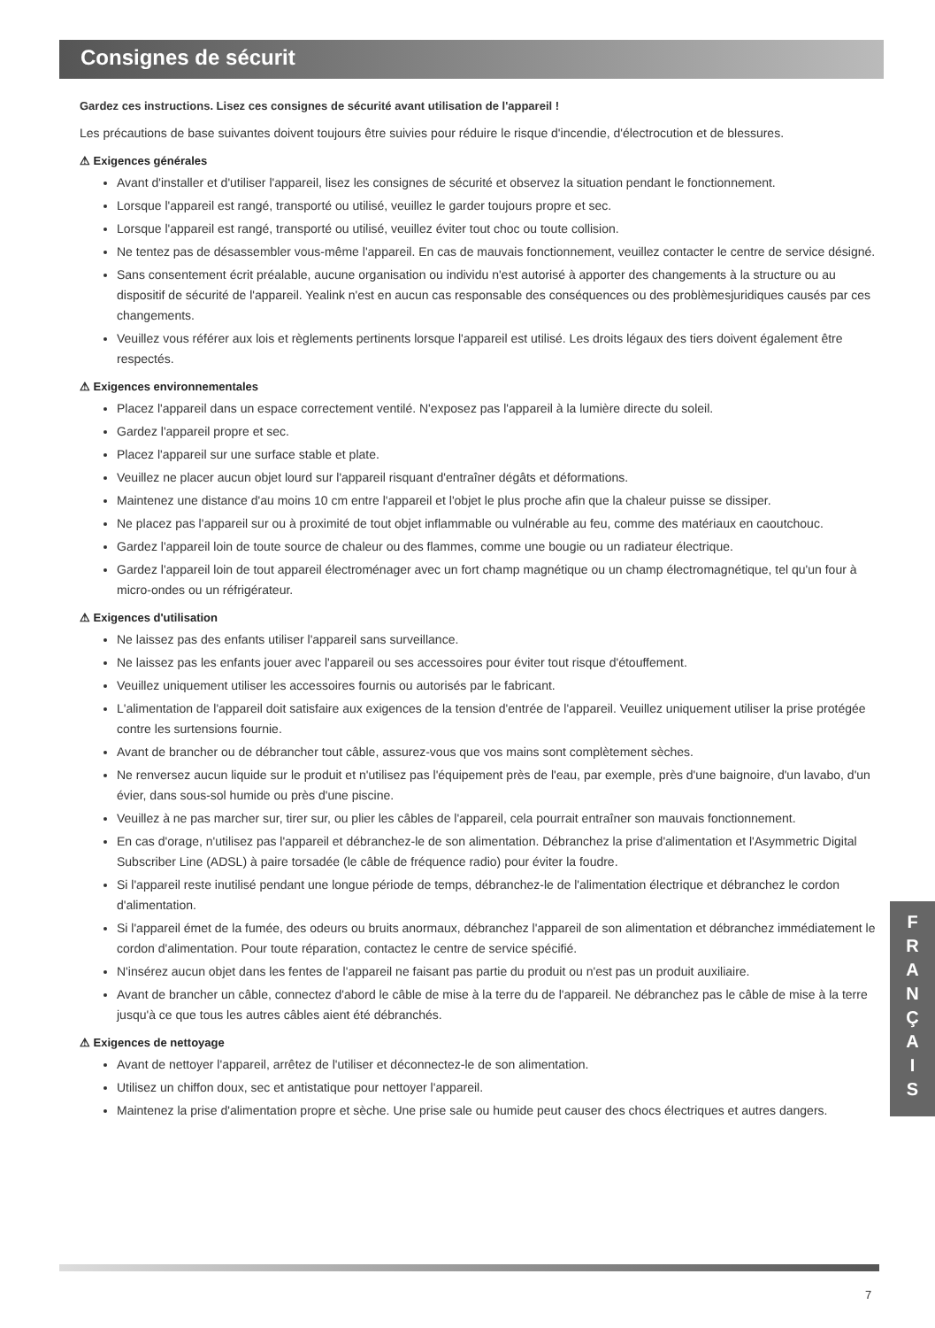Consignes de sécurit
Gardez ces instructions. Lisez ces consignes de sécurité avant utilisation de l'appareil !
Les précautions de base suivantes doivent toujours être suivies pour réduire le risque d'incendie, d'électrocution et de blessures.
⚠ Exigences générales
Avant d'installer et d'utiliser l'appareil, lisez les consignes de sécurité et observez la situation pendant le fonctionnement.
Lorsque l'appareil est rangé, transporté ou utilisé, veuillez le garder toujours propre et sec.
Lorsque l'appareil est rangé, transporté ou utilisé, veuillez éviter tout choc ou toute collision.
Ne tentez pas de désassembler vous-même l'appareil. En cas de mauvais fonctionnement, veuillez contacter le centre de service désigné.
Sans consentement écrit préalable, aucune organisation ou individu n'est autorisé à apporter des changements à la structure ou au dispositif de sécurité de l'appareil. Yealink n'est en aucun cas responsable des conséquences ou des problèmesjuridiques causés par ces changements.
Veuillez vous référer aux lois et règlements pertinents lorsque l'appareil est utilisé. Les droits légaux des tiers doivent également être respectés.
⚠ Exigences environnementales
Placez l'appareil dans un espace correctement ventilé. N'exposez pas l'appareil à la lumière directe du soleil.
Gardez l'appareil propre et sec.
Placez l'appareil sur une surface stable et plate.
Veuillez ne placer aucun objet lourd sur l'appareil risquant d'entraîner dégâts et déformations.
Maintenez une distance d'au moins 10 cm entre l'appareil et l'objet le plus proche afin que la chaleur puisse se dissiper.
Ne placez pas l'appareil sur ou à proximité de tout objet inflammable ou vulnérable au feu, comme des matériaux en caoutchouc.
Gardez l'appareil loin de toute source de chaleur ou des flammes, comme une bougie ou un radiateur électrique.
Gardez l'appareil loin de tout appareil électroménager avec un fort champ magnétique ou un champ électromagnétique, tel qu'un four à micro-ondes ou un réfrigérateur.
⚠ Exigences d'utilisation
Ne laissez pas des enfants utiliser l'appareil sans surveillance.
Ne laissez pas les enfants jouer avec l'appareil ou ses accessoires pour éviter tout risque d'étouffement.
Veuillez uniquement utiliser les accessoires fournis ou autorisés par le fabricant.
L'alimentation de l'appareil doit satisfaire aux exigences de la tension d'entrée de l'appareil. Veuillez uniquement utiliser la prise protégée contre les surtensions fournie.
Avant de brancher ou de débrancher tout câble, assurez-vous que vos mains sont complètement sèches.
Ne renversez aucun liquide sur le produit et n'utilisez pas l'équipement près de l'eau, par exemple, près d'une baignoire, d'un lavabo, d'un évier, dans sous-sol humide ou près d'une piscine.
Veuillez à ne pas marcher sur, tirer sur, ou plier les câbles de l'appareil, cela pourrait entraîner son mauvais fonctionnement.
En cas d'orage, n'utilisez pas l'appareil et débranchez-le de son alimentation. Débranchez la prise d'alimentation et l'Asymmetric Digital Subscriber Line (ADSL) à paire torsadée (le câble de fréquence radio) pour éviter la foudre.
Si l'appareil reste inutilisé pendant une longue période de temps, débranchez-le de l'alimentation électrique et débranchez le cordon d'alimentation.
Si l'appareil émet de la fumée, des odeurs ou bruits anormaux, débranchez l'appareil de son alimentation et débranchez immédiatement le cordon d'alimentation. Pour toute réparation, contactez le centre de service spécifié.
N'insérez aucun objet dans les fentes de l'appareil ne faisant pas partie du produit ou n'est pas un produit auxiliaire.
Avant de brancher un câble, connectez d'abord le câble de mise à la terre du de l'appareil. Ne débranchez pas le câble de mise à la terre jusqu'à ce que tous les autres câbles aient été débranchés.
⚠ Exigences de nettoyage
Avant de nettoyer l'appareil, arrêtez de l'utiliser et déconnectez-le de son alimentation.
Utilisez un chiffon doux, sec et antistatique pour nettoyer l'appareil.
Maintenez la prise d'alimentation propre et sèche. Une prise sale ou humide peut causer des chocs électriques et autres dangers.
F
R
A
N
Ç
A
I
S
7